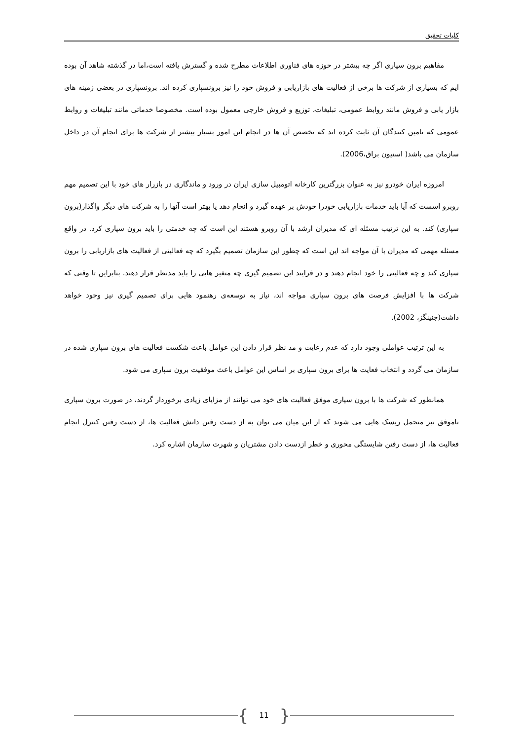کلیات تحقیق
مفاهیم برون سپاری اگر چه بیشتر در حوزه های فناوری اطلاعات مطرح شده و گسترش یافته است،اما در گذشته شاهد آن بوده ایم که بسیاری از شرکت ها برخی از فعالیت های بازاریابی و فروش خود را نیز برونسپاری کرده اند. برونسپاری در بعضی زمینه های بازار یابی و فروش مانند روابط عمومی، تبلیغات، توزیع و فروش خارجی معمول بوده است. مخصوصا خدماتی مانند تبلیغات و روابط عمومی که تامین کنندگان آن ثابت کرده اند که تخصص آن ها در انجام این امور بسیار بیشتر از شرکت ها برای انجام آن در داخل سازمان می باشد( استیون براق،2006).
امروزه ایران خودرو نیز به عنوان بزرگترین کارخانه اتومبیل سازی ایران در ورود و ماندگاری در بازرار های خود با این تصمیم مهم روبرو اسست که آیا باید خدمات بازاریابی خودرا خودش بر عهده گیرد و انجام دهد یا بهتر است آنها را به شرکت های دیگر واگذار(برون سپاری) کند. به این ترتیب مسئله ای که مدیران ارشد با آن روبرو هستند این است که چه خدمتی را باید برون سپاری کرد. در واقع مسئله مهمی که مدیران با آن مواجه اند این است که چطور این سازمان تصمیم بگیرد که چه فعالیتی از فعالیت های بازاریابی را برون سپاری کند و چه فعالیتی را خود انجام دهند و در فرایند این تصمیم گیری چه متغیر هایی را باید مدنظر قرار دهند. بنابراین تا وقتی که شرکت ها با افزایش فرصت های برون سپاری مواجه اند، نیاز به توسعه‌ی رهنمود هایی برای تصمیم گیری نیز وجود خواهد داشت(جنینگز، 2002).
به این ترتیب عواملی وجود دارد که عدم رعایت و مد نظر قرار دادن این عوامل باعث شکست فعالیت های برون سپاری شده در سازمان می گردد و انتخاب فعایت ها برای برون سپاری بر اساس این عوامل باعث موفقیت برون سپاری می شود.
همانطور که شرکت ها با برون سپاری موفق فعالیت های خود می توانند از مزایای زیادی برخوردار گردند، در صورت برون سپاری ناموفق نیز متحمل ریسک هایی می شوند که از این میان می توان به از دست رفتن دانش فعالیت ها، از دست رفتن کنترل انجام فعالیت ها، از دست رفتن شایستگی محوری و خطر ازدست دادن مشتریان و شهرت سازمان اشاره کرد.
{ 11 }